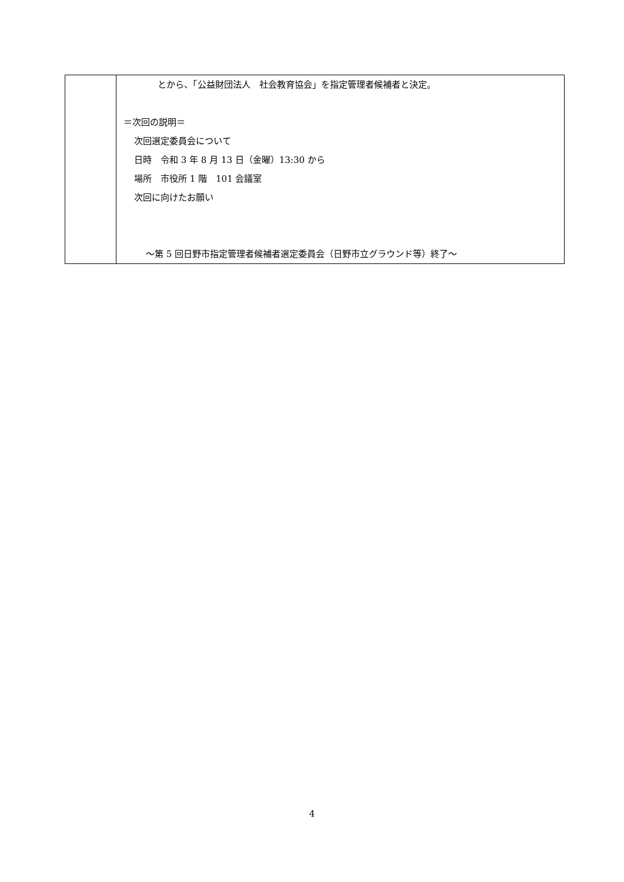| | とから、「公益財団法人 社会教育協会」を指定管理者候補者と決定。 ＝次回の説明＝ 次回選定委員会について 日時 令和 3 年 8 月 13 日（金曜）13:30 から 場所 市役所 1 階 101 会議室 次回に向けたお願い ～第 5 回日野市指定管理者候補者選定委員会（日野市立グラウンド等）終了～ |
4